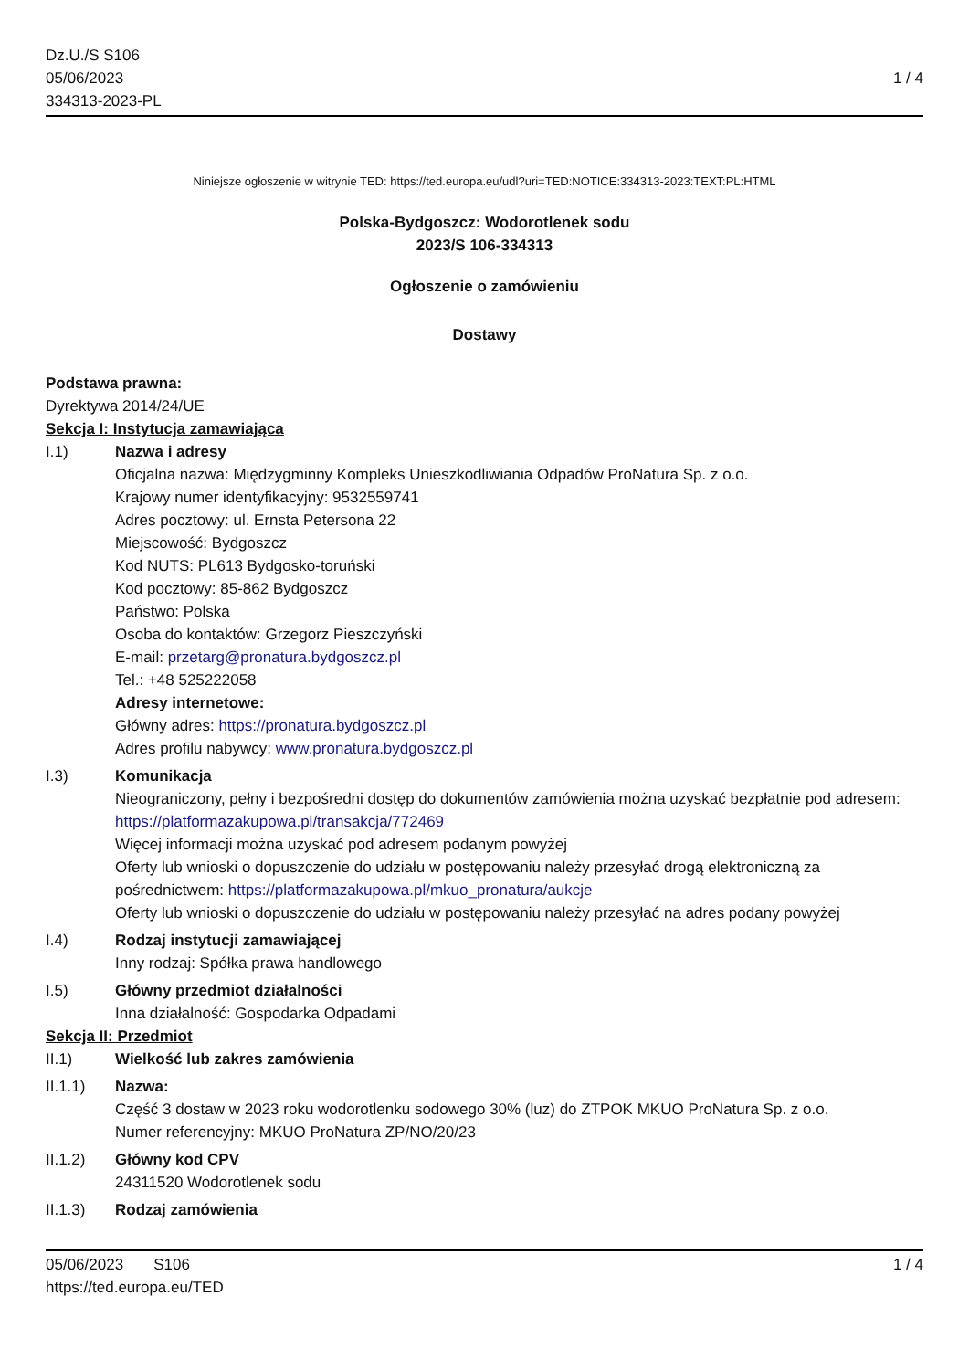Dz.U./S S106
05/06/2023
334313-2023-PL
1 / 4
Niniejsze ogłoszenie w witrynie TED: https://ted.europa.eu/udl?uri=TED:NOTICE:334313-2023:TEXT:PL:HTML
Polska-Bydgoszcz: Wodorotlenek sodu
2023/S 106-334313
Ogłoszenie o zamówieniu
Dostawy
Podstawa prawna:
Dyrektywa 2014/24/UE
Sekcja I: Instytucja zamawiająca
I.1) Nazwa i adresy
Oficjalna nazwa: Międzygminny Kompleks Unieszkodliwiania Odpadów ProNatura Sp. z o.o.
Krajowy numer identyfikacyjny: 9532559741
Adres pocztowy: ul. Ernsta Petersona 22
Miejscowość: Bydgoszcz
Kod NUTS: PL613 Bydgosko-toruński
Kod pocztowy: 85-862 Bydgoszcz
Państwo: Polska
Osoba do kontaktów: Grzegorz Pieszczyński
E-mail: przetarg@pronatura.bydgoszcz.pl
Tel.: +48 525222058
Adresy internetowe:
Główny adres: https://pronatura.bydgoszcz.pl
Adres profilu nabywcy: www.pronatura.bydgoszcz.pl
I.3) Komunikacja
Nieograniczony, pełny i bezpośredni dostęp do dokumentów zamówienia można uzyskać bezpłatnie pod adresem: https://platformazakupowa.pl/transakcja/772469
Więcej informacji można uzyskać pod adresem podanym powyżej
Oferty lub wnioski o dopuszczenie do udziału w postępowaniu należy przesyłać drogą elektroniczną za pośrednictwem: https://platformazakupowa.pl/mkuo_pronatura/aukcje
Oferty lub wnioski o dopuszczenie do udziału w postępowaniu należy przesyłać na adres podany powyżej
I.4) Rodzaj instytucji zamawiającej
Inny rodzaj: Spółka prawa handlowego
I.5) Główny przedmiot działalności
Inna działalność: Gospodarka Odpadami
Sekcja II: Przedmiot
II.1) Wielkość lub zakres zamówienia
II.1.1) Nazwa:
Część 3 dostaw w 2023 roku wodorotlenku sodowego 30% (luz) do ZTPOK MKUO ProNatura Sp. z o.o.
Numer referencyjny: MKUO ProNatura ZP/NO/20/23
II.1.2) Główny kod CPV
24311520 Wodorotlenek sodu
II.1.3) Rodzaj zamówienia
05/06/2023 S106
https://ted.europa.eu/TED
1 / 4